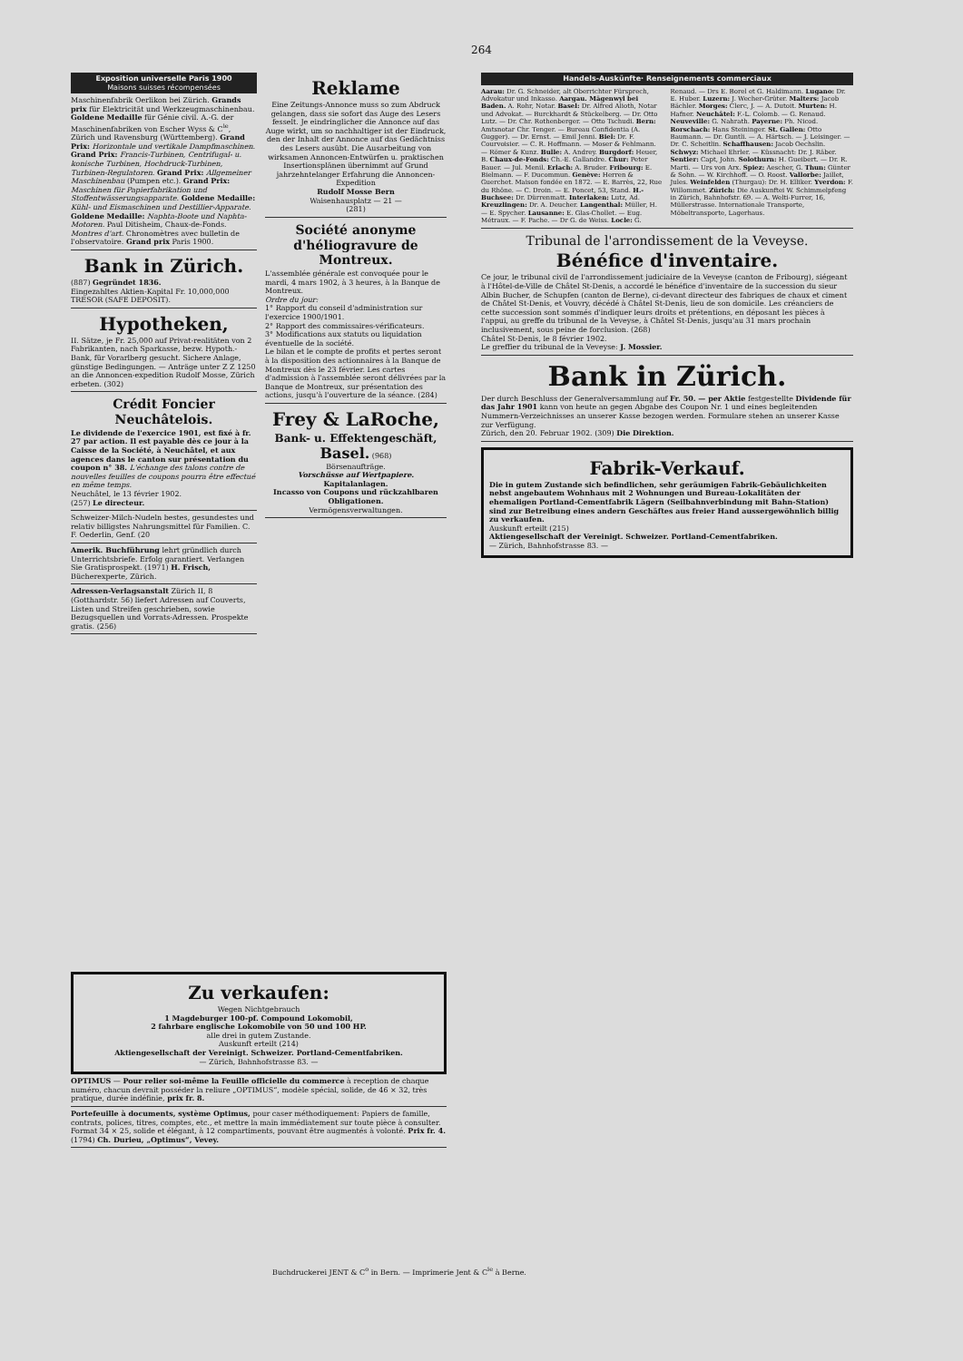264
Exposition universelle Paris 1900
Maisons suisses récompensées
Maschinenfabrik Oerlikon bei Zürich. Grands prix für Elektricität und Werkzeugmaschinenbau. Goldene Medaille für Génie civil. A.-G. der Maschinenfabriken von Escher Wyss & C<sup>ie</sup>, Zürich und Ravensburg (Württemberg). Grand Prix: Horizontale und vertikale Dampfmaschinen. Grand Prix: Francis-Turbinen, Centrifugal- u. konische Turbinen, Hochdruck-Turbinen, Turbinen-Regulatoren. Grand Prix: Allgemeiner Maschinenbau (Pumpen etc.). Grand Prix: Maschinen für Papierfabrikation und Stoffentwässerungsapparate. Goldene Medaille: Kühl- und Eismaschinen und Destillier-Apparate. Goldene Medaille: Naphta-Boote und Naphta-Motoren. Paul Ditisheim, Chaux-de-Fonds. Montres d'art. Chronomètres avec bulletin de l'observatoire. Grand prix Paris 1900.
Bank in Zürich.
(887) Gegründet 1836.
Eingezahltes Aktien-Kapital Fr. 10,000,000
TRESOR (SAFE DEPOSIT).
Hypotheken,
II. Sätze, je Fr. 25,000 auf Privat-realitäten von 2 Fabrikanten, nach Sparkasse, bezw. Hypoth.-Bank, für Vorarlberg gesucht. Sichere Anlage, günstige Bedingungen. — Anträge unter Z Z 1250 an die Annoncen-expedition Rudolf Mosse, Zürich erbeten. (302)
Crédit Foncier Neuchâtelois.
Le dividende de l'exercice 1901, est fixé à fr. 27 par action. Il est payable dès ce jour à la Caisse de la Société, à Neuchâtel, et aux agences dans le canton sur présentation du coupon n° 38. L'échange des talons contre de nouvelles feuilles de coupons pourra être effectué en même temps.
Neuchâtel, le 13 février 1902.
(257) Le directeur.
Schweizer-Milch-Nudeln bestes, gesundestes und relativ billigstes Nahrungsmittel für Familien. C. F. Oederlin, Genf. (20
Amerik. Buchführung lehrt gründlich durch Unterrichtsbriefe. Erfolg garantiert. Verlangen Sie Gratisprospekt. (1971) H. Frisch, Bücherexperte, Zürich.
Adressen-Verlagsanstalt Zürich II, 8 (Gotthardstr. 56) liefert Adressen auf Couverts, Listen und Streifen geschrieben, sowie Bezugsquellen und Vorrats-Adressen. Prospekte gratis. (256)
Reklame
Eine Zeitungs-Annonce muss so zum Abdruck gelangen, dass sie sofort das Auge des Lesers fesselt. Je eindringlicher die Annonce auf das Auge wirkt, um so nachhaltiger ist der Eindruck, den der Inhalt der Annonce auf das Gedächtniss des Lesers ausübt. Die Ausarbeitung von wirksamen Annoncen-Entwürfen u. praktischen Insertionsplänen übernimmt auf Grund jahrzehntelanger Erfahrung die Annoncen-Expedition
Rudolf Mosse Bern
Waisenhausplatz — 21 —
(281)
Société anonyme d'héliogravure de Montreux.
L'assemblée générale est convoquée pour le mardi, 4 mars 1902, à 3 heures, à la Banque de Montreux.
Ordre du jour:
1° Rapport du conseil d'administration sur l'exercice 1900/1901.
2° Rapport des commissaires-vérificateurs.
3° Modifications aux statuts ou liquidation éventuelle de la société.
Le bilan et le compte de profits et pertes seront à la disposition des actionnaires à la Banque de Montreux dès le 23 février. Les cartes d'admission à l'assemblée seront délivrées par la Banque de Montreux, sur présentation des actions, jusqu'à l'ouverture de la séance. (284)
Frey & LaRoche,
Bank- u. Effektengeschäft,
Basel. (968)
Börsenaufträge.
Vorschüsse auf Wertpapiere.
Kapitalanlagen.
Incasso von Coupons und rückzahlbaren Obligationen.
Vermögensverwaltungen.
Handels-Auskünfte· Renseignements commerciaux
Aarau: Dr. G. Schneider, alt Oberrichter Fürsprech, Advokatur und Inkasso. Aargau. Mägenwyl bei Baden. A. Rohr, Notar. Basel: Dr. Alfred Alioth, Notar und Advokat. — Burckhardt & Stückelberg. — Dr. Otto Lutz. — Dr. Chr. Rothenberger. — Otto Tschudi. Bern: Amtsnotar Chr. Tenger. — Bureau Confidentia (A. Gugger). — Dr. Ernst. — Emil Jenni. Biel: Dr. F. Courvoisier. — C. R. Hoffmann. — Moser & Fehlmann. — Römer & Kunz. Bulle: A. Andrey. Burgdorf: Heuer, B. Chaux-de-Fonds: Ch.-E. Gallandre. Chur: Peter Bauer. — Jul. Menil. Erlach: A. Bruder. Fribourg: E. Bielmann. — F. Ducommun. Genève: Herren & Guerchet. Maison fondée en 1872. — E. Barrès, 22, Rue du Rhône. — C. Droin. — E. Poncet, 53, Stand. H.-Buchsee: Dr. Dürrenmatt. Interlaken: Lutz, Ad. Kreuzlingen: Dr. A. Deucher. Langenthal: Müller, H. — E. Spycher. Lausanne: E. Glas-Chollet. — Eug. Métraux. — F. Pache. — Dr G. de Weiss. Locle: G. Renaud. — Drs E. Borel et G. Haldimann. Lugano: Dr. E. Huber. Luzern: J. Wecher-Grüter. Malters: Jacob Bächler. Morges: Clerc, J. — A. Dutoit. Murten: H. Hafner. Neuchâtel: F.-L. Colomb. — G. Renaud. Neuveville: G. Nahrath. Payerne: Ph. Nicod. Rorschach: Hans Steininger. St. Gallen: Otto Baumann. — Dr. Guntli. — A. Härtsch. — J. Leisinger. — Dr. C. Scheitlin. Schaffhausen: Jacob Oechslin. Schwyz: Michael Ehrler. — Küssnacht: Dr. J. Räber. Sentier: Capt, John. Solothurn: H. Gueibert. — Dr. R. Marti. — Urs von Arx. Spiez: Aescher, G. Thun: Günter & Sohn. — W. Kirchhoff. — O. Roost. Vallorbe: Jaillet, Jules. Weinfelden (Thurgau): Dr. H. Elliker. Yverdon: F. Willommet. Zürich: Die Auskunftei W. Schimmelpfeng in Zürich, Bahnhofstr. 69. — A. Welti-Furrer, 16, Müllerstrasse. Internationale Transporte, Möbeltransporte, Lagerhaus.
Tribunal de l'arrondissement de la Veveyse.
Bénéfice d'inventaire.
Ce jour, le tribunal civil de l'arrondissement judiciaire de la Veveyse (canton de Fribourg), siégeant à l'Hôtel-de-Ville de Châtel St-Denis, a accordé le bénéfice d'inventaire de la succession du sieur Albin Bucher, de Schupfen (canton de Berne), ci-devant directeur des fabriques de chaux et ciment de Châtel St-Denis, et Vouvry, décédé à Châtel St-Denis, lieu de son domicile. Les créanciers de cette succession sont sommés d'indiquer leurs droits et prétentions, en déposant les pièces à l'appui, au greffe du tribunal de la Veveyse, à Châtel St-Denis, jusqu'au 31 mars prochain inclusivement, sous peine de forclusion. (268)
Châtel St-Denis, le 8 février 1902.
Le greffier du tribunal de la Veveyse: J. Mossier.
Bank in Zürich.
Der durch Beschluss der Generalversammlung auf Fr. 50. — per Aktie festgestellte Dividende für das Jahr 1901 kann von heute an gegen Abgabe des Coupon Nr. 1 und eines begleitenden Nummern-Verzeichnisses an unserer Kasse bezogen werden. Formulare stehen an unserer Kasse zur Verfügung.
Zürich, den 20. Februar 1902. (309) Die Direktion.
Fabrik-Verkauf.
Die in gutem Zustande sich befindlichen, sehr geräumigen Fabrik-Gebäulichkeiten nebst angebautem Wohnhaus mit 2 Wohnungen und Bureau-Lokalitäten der ehemaligen Portland-Cementfabrik Lägern (Seilbahnverbindung mit Bahn-Station) sind zur Betreibung eines andern Geschäftes aus freier Hand aussergewöhnlich billig zu verkaufen.
Auskunft erteilt (215)
Aktiengesellschaft der Vereinigt. Schweizer. Portland-Cementfabriken.
— Zürich, Bahnhofstrasse 83. —
Zu verkaufen:
Wegen Nichtgebrauch
1 Magdeburger 100-pf. Compound Lokomobil,
2 fahrbare englische Lokomobile von 50 und 100 HP.
alle drei in gutem Zustande.
Auskunft erteilt (214)
Aktiengesellschaft der Vereinigt. Schweizer. Portland-Cementfabriken.
— Zürich, Bahnhofstrasse 83. —
OPTIMUS — Pour relier soi-même la Feuille officielle du commerce à reception de chaque numéro, chacun devrait posséder la reliure „OPTIMUS“, modèle spécial, solide, de 46 × 32, très pratique, durée indéfinie, prix fr. 8.
Portefeuille à documents, système Optimus, pour caser méthodiquement: Papiers de famille, contrats, polices, titres, comptes, etc., et mettre la main immédiatement sur toute pièce à consulter. Format 34 × 25, solide et élégant, à 12 compartiments, pouvant être augmentés à volonté. Prix fr. 4.
(1794) Ch. Durieu, „Optimus“, Vevey.
Buchdruckerei JENT & C<sup>o</sup> in Bern. — Imprimerie Jent & C<sup>ie</sup> à Berne.